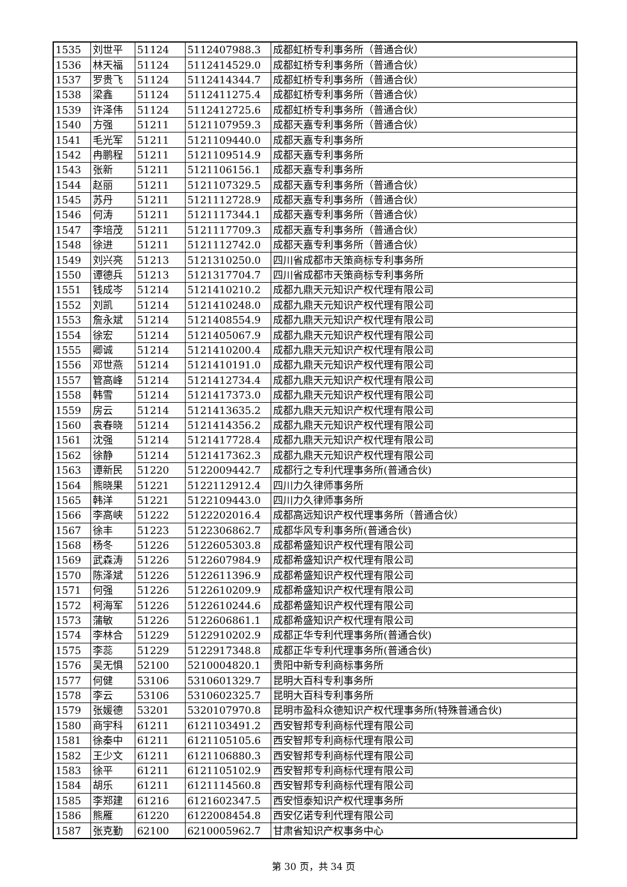| 1535 | 刘世平 | 51124 | 5112407988.3 | 成都虹桥专利事务所（普通合伙） |
| 1536 | 林天福 | 51124 | 5112414529.0 | 成都虹桥专利事务所（普通合伙） |
| 1537 | 罗贵飞 | 51124 | 5112414344.7 | 成都虹桥专利事务所（普通合伙） |
| 1538 | 梁鑫 | 51124 | 5112411275.4 | 成都虹桥专利事务所（普通合伙） |
| 1539 | 许泽伟 | 51124 | 5112412725.6 | 成都虹桥专利事务所（普通合伙） |
| 1540 | 方强 | 51211 | 5121107959.3 | 成都天嘉专利事务所（普通合伙） |
| 1541 | 毛光军 | 51211 | 5121109440.0 | 成都天嘉专利事务所 |
| 1542 | 冉鹏程 | 51211 | 5121109514.9 | 成都天嘉专利事务所 |
| 1543 | 张新 | 51211 | 5121106156.1 | 成都天嘉专利事务所 |
| 1544 | 赵丽 | 51211 | 5121107329.5 | 成都天嘉专利事务所（普通合伙） |
| 1545 | 苏丹 | 51211 | 5121112728.9 | 成都天嘉专利事务所（普通合伙） |
| 1546 | 何涛 | 51211 | 5121117344.1 | 成都天嘉专利事务所（普通合伙） |
| 1547 | 李培茂 | 51211 | 5121117709.3 | 成都天嘉专利事务所（普通合伙） |
| 1548 | 徐进 | 51211 | 5121112742.0 | 成都天嘉专利事务所（普通合伙） |
| 1549 | 刘兴亮 | 51213 | 5121310250.0 | 四川省成都市天策商标专利事务所 |
| 1550 | 谭德兵 | 51213 | 5121317704.7 | 四川省成都市天策商标专利事务所 |
| 1551 | 钱成岑 | 51214 | 5121410210.2 | 成都九鼎天元知识产权代理有限公司 |
| 1552 | 刘凯 | 51214 | 5121410248.0 | 成都九鼎天元知识产权代理有限公司 |
| 1553 | 詹永斌 | 51214 | 5121408554.9 | 成都九鼎天元知识产权代理有限公司 |
| 1554 | 徐宏 | 51214 | 5121405067.9 | 成都九鼎天元知识产权代理有限公司 |
| 1555 | 卿诚 | 51214 | 5121410200.4 | 成都九鼎天元知识产权代理有限公司 |
| 1556 | 邓世燕 | 51214 | 5121410191.0 | 成都九鼎天元知识产权代理有限公司 |
| 1557 | 管高峰 | 51214 | 5121412734.4 | 成都九鼎天元知识产权代理有限公司 |
| 1558 | 韩雪 | 51214 | 5121417373.0 | 成都九鼎天元知识产权代理有限公司 |
| 1559 | 房云 | 51214 | 5121413635.2 | 成都九鼎天元知识产权代理有限公司 |
| 1560 | 袁春晓 | 51214 | 5121414356.2 | 成都九鼎天元知识产权代理有限公司 |
| 1561 | 沈强 | 51214 | 5121417728.4 | 成都九鼎天元知识产权代理有限公司 |
| 1562 | 徐静 | 51214 | 5121417362.3 | 成都九鼎天元知识产权代理有限公司 |
| 1563 | 谭新民 | 51220 | 5122009442.7 | 成都行之专利代理事务所(普通合伙) |
| 1564 | 熊晓果 | 51221 | 5122112912.4 | 四川力久律师事务所 |
| 1565 | 韩洋 | 51221 | 5122109443.0 | 四川力久律师事务所 |
| 1566 | 李高峡 | 51222 | 5122202016.4 | 成都高远知识产权代理事务所（普通合伙） |
| 1567 | 徐丰 | 51223 | 5122306862.7 | 成都华风专利事务所(普通合伙) |
| 1568 | 杨冬 | 51226 | 5122605303.8 | 成都希盛知识产权代理有限公司 |
| 1569 | 武森涛 | 51226 | 5122607984.9 | 成都希盛知识产权代理有限公司 |
| 1570 | 陈泽斌 | 51226 | 5122611396.9 | 成都希盛知识产权代理有限公司 |
| 1571 | 何强 | 51226 | 5122610209.9 | 成都希盛知识产权代理有限公司 |
| 1572 | 柯海军 | 51226 | 5122610244.6 | 成都希盛知识产权代理有限公司 |
| 1573 | 蒲敏 | 51226 | 5122606861.1 | 成都希盛知识产权代理有限公司 |
| 1574 | 李林合 | 51229 | 5122910202.9 | 成都正华专利代理事务所(普通合伙) |
| 1575 | 李蕊 | 51229 | 5122917348.8 | 成都正华专利代理事务所(普通合伙) |
| 1576 | 吴无惧 | 52100 | 5210004820.1 | 贵阳中新专利商标事务所 |
| 1577 | 何健 | 53106 | 5310601329.7 | 昆明大百科专利事务所 |
| 1578 | 李云 | 53106 | 5310602325.7 | 昆明大百科专利事务所 |
| 1579 | 张媛德 | 53201 | 5320107970.8 | 昆明市盈科众德知识产权代理事务所(特殊普通合伙) |
| 1580 | 商宇科 | 61211 | 6121103491.2 | 西安智邦专利商标代理有限公司 |
| 1581 | 徐秦中 | 61211 | 6121105105.6 | 西安智邦专利商标代理有限公司 |
| 1582 | 王少文 | 61211 | 6121106880.3 | 西安智邦专利商标代理有限公司 |
| 1583 | 徐平 | 61211 | 6121105102.9 | 西安智邦专利商标代理有限公司 |
| 1584 | 胡乐 | 61211 | 6121114560.8 | 西安智邦专利商标代理有限公司 |
| 1585 | 李郑建 | 61216 | 6121602347.5 | 西安恒泰知识产权代理事务所 |
| 1586 | 熊雁 | 61220 | 6122008454.8 | 西安亿诺专利代理有限公司 |
| 1587 | 张克勤 | 62100 | 6210005962.7 | 甘肃省知识产权事务中心 |
第 30 页，共 34 页